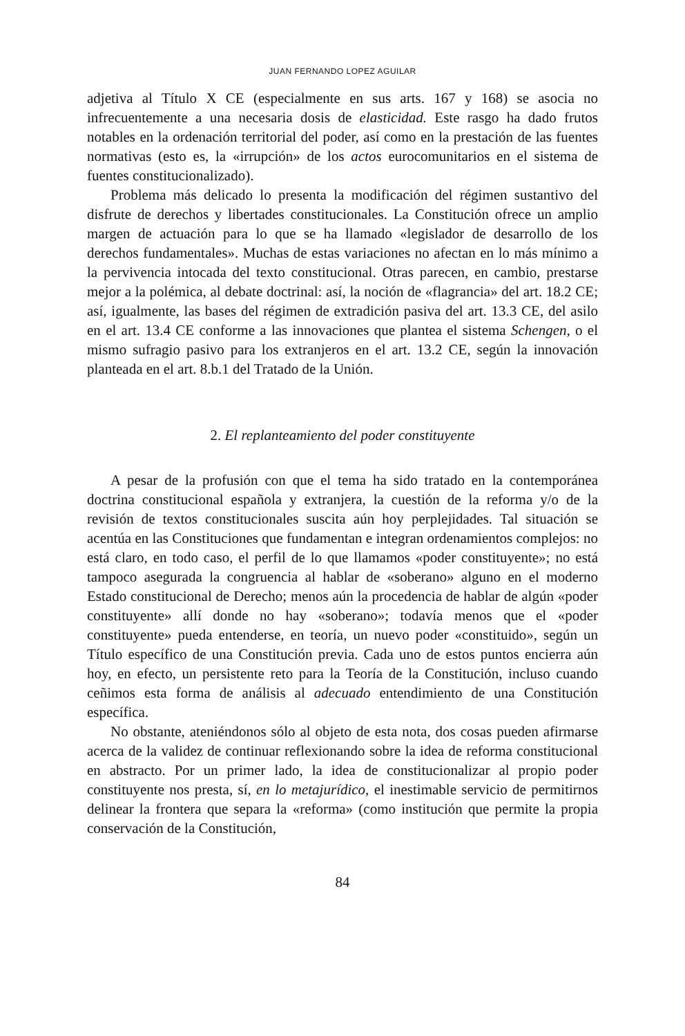JUAN FERNANDO LOPEZ AGUILAR
adjetiva al Título X CE (especialmente en sus arts. 167 y 168) se asocia no infrecuentemente a una necesaria dosis de elasticidad. Este rasgo ha dado frutos notables en la ordenación territorial del poder, así como en la prestación de las fuentes normativas (esto es, la «irrupción» de los actos eurocomunitarios en el sistema de fuentes constitucionalizado).
Problema más delicado lo presenta la modificación del régimen sustantivo del disfrute de derechos y libertades constitucionales. La Constitución ofrece un amplio margen de actuación para lo que se ha llamado «legislador de desarrollo de los derechos fundamentales». Muchas de estas variaciones no afectan en lo más mínimo a la pervivencia intocada del texto constitucional. Otras parecen, en cambio, prestarse mejor a la polémica, al debate doctrinal: así, la noción de «flagrancia» del art. 18.2 CE; así, igualmente, las bases del régimen de extradición pasiva del art. 13.3 CE, del asilo en el art. 13.4 CE conforme a las innovaciones que plantea el sistema Schengen, o el mismo sufragio pasivo para los extranjeros en el art. 13.2 CE, según la innovación planteada en el art. 8.b.1 del Tratado de la Unión.
2. El replanteamiento del poder constituyente
A pesar de la profusión con que el tema ha sido tratado en la contemporánea doctrina constitucional española y extranjera, la cuestión de la reforma y/o de la revisión de textos constitucionales suscita aún hoy perplejidades. Tal situación se acentúa en las Constituciones que fundamentan e integran ordenamientos complejos: no está claro, en todo caso, el perfil de lo que llamamos «poder constituyente»; no está tampoco asegurada la congruencia al hablar de «soberano» alguno en el moderno Estado constitucional de Derecho; menos aún la procedencia de hablar de algún «poder constituyente» allí donde no hay «soberano»; todavía menos que el «poder constituyente» pueda entenderse, en teoría, un nuevo poder «constituido», según un Título específico de una Constitución previa. Cada uno de estos puntos encierra aún hoy, en efecto, un persistente reto para la Teoría de la Constitución, incluso cuando ceñimos esta forma de análisis al adecuado entendimiento de una Constitución específica.
No obstante, ateniéndonos sólo al objeto de esta nota, dos cosas pueden afirmarse acerca de la validez de continuar reflexionando sobre la idea de reforma constitucional en abstracto. Por un primer lado, la idea de constitucionalizar al propio poder constituyente nos presta, sí, en lo metajurídico, el inestimable servicio de permitirnos delinear la frontera que separa la «reforma» (como institución que permite la propia conservación de la Constitución,
84